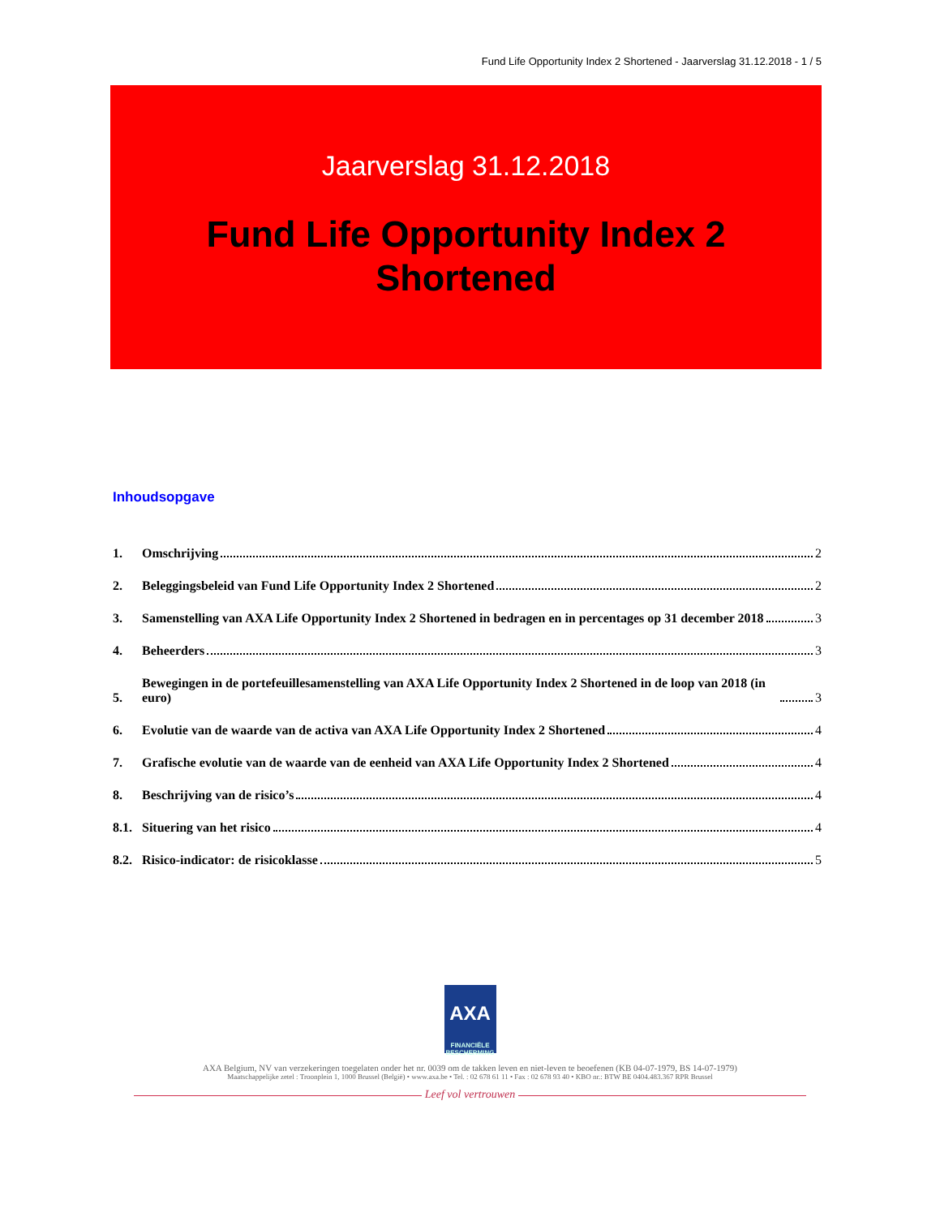Fund Life Opportunity Index 2 Shortened - Jaarverslag 31.12.2018 - 1 / 5
Jaarverslag 31.12.2018
Fund Life Opportunity Index 2
Shortened
Inhoudsopgave
1.
Omschrijving 2
2.
Beleggingsbeleid van Fund Life Opportunity Index 2 Shortened 2
3.
Samenstelling van AXA Life Opportunity Index 2 Shortened in bedragen en in percentages op 31 december 2018 3
4.
Beheerders 3
5.
Bewegingen in de portefeuillesamenstelling van AXA Life Opportunity Index 2 Shortened in de loop van 2018 (in euro) 3
6.
Evolutie van de waarde van de activa van AXA Life Opportunity Index 2 Shortened 4
7.
Grafische evolutie van de waarde van de eenheid van AXA Life Opportunity Index 2 Shortened 4
8.
Beschrijving van de risico’s 4
8.1.
Situering van het risico 4
8.2.
Risico-indicator: de risicoklasse 5
AXA
FINANCIËLE BESCHERMING
AXA Belgium, NV van verzekeringen toegelaten onder het nr. 0039 om de takken leven en niet-leven te beoefenen (KB 04-07-1979, BS 14-07-1979)
Maatschappelijke zetel : Troonplein 1, 1000 Brussel (België) • www.axa.be • Tel. : 02 678 61 11 • Fax : 02 678 93 40 • KBO nr.: BTW BE 0404.483.367 RPR Brussel
Leef vol vertrouwen